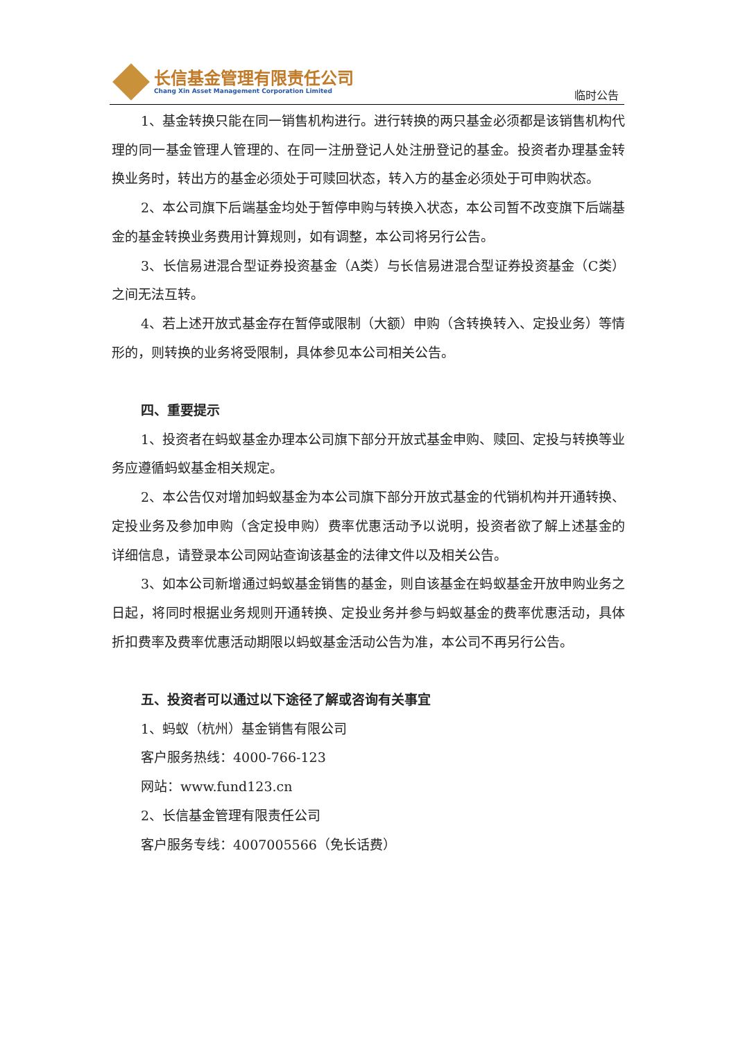长信基金管理有限责任公司
Chang Xin Asset Management Corporation Limited
临时公告
1、基金转换只能在同一销售机构进行。进行转换的两只基金必须都是该销售机构代理的同一基金管理人管理的、在同一注册登记人处注册登记的基金。投资者办理基金转换业务时，转出方的基金必须处于可赎回状态，转入方的基金必须处于可申购状态。
2、本公司旗下后端基金均处于暂停申购与转换入状态，本公司暂不改变旗下后端基金的基金转换业务费用计算规则，如有调整，本公司将另行公告。
3、长信易进混合型证券投资基金（A类）与长信易进混合型证券投资基金（C类）之间无法互转。
4、若上述开放式基金存在暂停或限制（大额）申购（含转换转入、定投业务）等情形的，则转换的业务将受限制，具体参见本公司相关公告。
四、重要提示
1、投资者在蚂蚁基金办理本公司旗下部分开放式基金申购、赎回、定投与转换等业务应遵循蚂蚁基金相关规定。
2、本公告仅对增加蚂蚁基金为本公司旗下部分开放式基金的代销机构并开通转换、定投业务及参加申购（含定投申购）费率优惠活动予以说明，投资者欲了解上述基金的详细信息，请登录本公司网站查询该基金的法律文件以及相关公告。
3、如本公司新增通过蚂蚁基金销售的基金，则自该基金在蚂蚁基金开放申购业务之日起，将同时根据业务规则开通转换、定投业务并参与蚂蚁基金的费率优惠活动，具体折扣费率及费率优惠活动期限以蚂蚁基金活动公告为准，本公司不再另行公告。
五、投资者可以通过以下途径了解或咨询有关事宜
1、蚂蚁（杭州）基金销售有限公司
客户服务热线：4000-766-123
网站：www.fund123.cn
2、长信基金管理有限责任公司
客户服务专线：4007005566（免长话费）